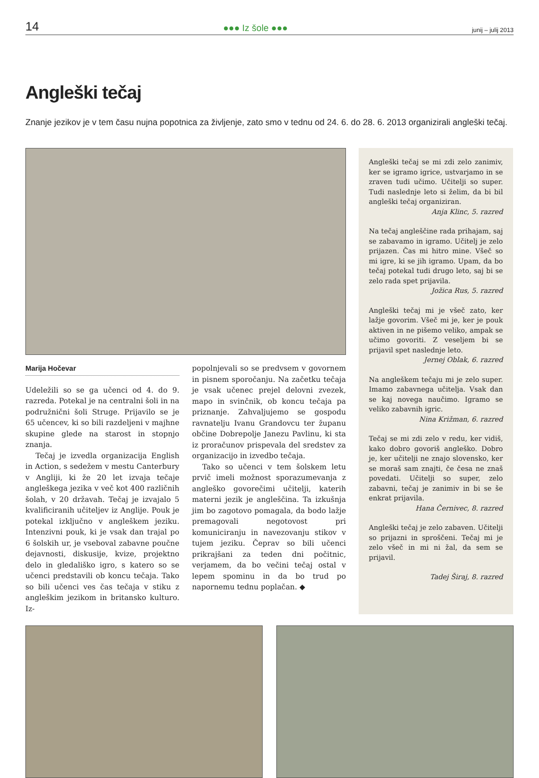14 ●●● Iz šole ●●● junij – julij 2013
Angleški tečaj
Znanje jezikov je v tem času nujna popotnica za življenje, zato smo v tednu od 24. 6. do 28. 6. 2013 organizirali angleški tečaj.
Marija Hočevar
Udeležili so se ga učenci od 4. do 9. razreda. Potekal je na centralni šoli in na podružnični šoli Struge. Prijavilo se je 65 učencev, ki so bili razdeljeni v majhne skupine glede na starost in stopnjo znanja.
Tečaj je izvedla organizacija English in Action, s sedežem v mestu Canterbury v Angliji, ki že 20 let izvaja tečaje angleškega jezika v več kot 400 različnih šolah, v 20 državah. Tečaj je izvajalo 5 kvalificiranih učiteljev iz Anglije. Pouk je potekal izključno v angleškem jeziku. Intenzivni pouk, ki je vsak dan trajal po 6 šolskih ur, je vseboval zabavne poučne dejavnosti, diskusije, kvize, projektno delo in gledališko igro, s katero so se učenci predstavili ob koncu tečaja. Tako so bili učenci ves čas tečaja v stiku z angleškim jezikom in britansko kulturo. Iz-
popolnjevali so se predvsem v govornem in pisnem sporočanju. Na začetku tečaja je vsak učenec prejel delovni zvezek, mapo in svinčnik, ob koncu tečaja pa priznanje. Zahvaljujemo se gospodu ravnatelju Ivanu Grandovcu ter županu občine Dobrepolje Janezu Pavlinu, ki sta iz proračunov prispevala del sredstev za organizacijo in izvedbo tečaja.
Tako so učenci v tem šolskem letu prvič imeli možnost sporazumevanja z angleško govorečimi učitelji, katerih materni jezik je angleščina. Ta izkušnja jim bo zagotovo pomagala, da bodo lažje premagovali negotovost pri komuniciranju in navezovanju stikov v tujem jeziku. Čeprav so bili učenci prikrajšani za teden dni počitnic, verjamem, da bo večini tečaj ostal v lepem spominu in da bo trud po napornemu tednu poplačan. ◆
Angleški tečaj se mi zdi zelo zanimiv, ker se igramo igrice, ustvarjamo in se zraven tudi učimo. Učitelji so super. Tudi naslednje leto si želim, da bi bil angleški tečaj organiziran.
Anja Klinc, 5. razred
Na tečaj angleščine rada prihajam, saj se zabavamo in igramo. Učitelj je zelo prijazen. Čas mi hitro mine. Všeč so mi igre, ki se jih igramo. Upam, da bo tečaj potekal tudi drugo leto, saj bi se zelo rada spet prijavila.
Jožica Rus, 5. razred
Angleški tečaj mi je všeč zato, ker lažje govorim. Všeč mi je, ker je pouk aktiven in ne pišemo veliko, ampak se učimo govoriti. Z veseljem bi se prijavil spet naslednje leto.
Jernej Oblak, 6. razred
Na angleškem tečaju mi je zelo super. Imamo zabavnega učitelja. Vsak dan se kaj novega naučimo. Igramo se veliko zabavnih igric.
Nina Križman, 6. razred
Tečaj se mi zdi zelo v redu, ker vidiš, kako dobro govoriš angleško. Dobro je, ker učitelji ne znajo slovensko, ker se moraš sam znajti, če česa ne znaš povedati. Učitelji so super, zelo zabavni, tečaj je zanimiv in bi se še enkrat prijavila.
Hana Černivec, 8. razred
Angleški tečaj je zelo zabaven. Učitelji so prijazni in sproščeni. Tečaj mi je zelo všeč in mi ni žal, da sem se prijavil.
Tadej Širaj, 8. razred